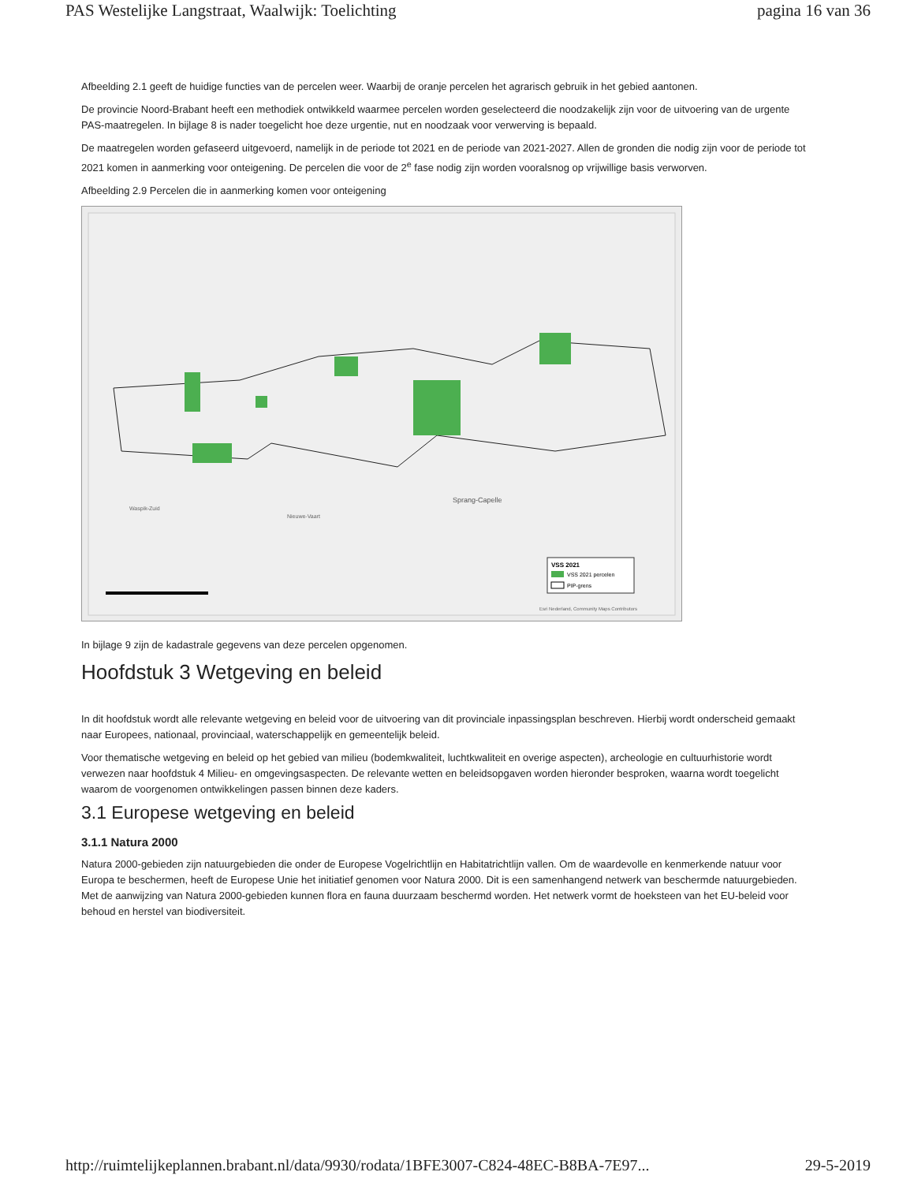PAS Westelijke Langstraat, Waalwijk: Toelichting pagina 16 van 36
Afbeelding 2.1 geeft de huidige functies van de percelen weer. Waarbij de oranje percelen het agrarisch gebruik in het gebied aantonen.
De provincie Noord-Brabant heeft een methodiek ontwikkeld waarmee percelen worden geselecteerd die noodzakelijk zijn voor de uitvoering van de urgente PAS-maatregelen. In bijlage 8 is nader toegelicht hoe deze urgentie, nut en noodzaak voor verwerving is bepaald.
De maatregelen worden gefaseerd uitgevoerd, namelijk in de periode tot 2021 en de periode van 2021-2027. Allen de gronden die nodig zijn voor de periode tot 2021 komen in aanmerking voor onteigening. De percelen die voor de 2<sup>e</sup> fase nodig zijn worden vooralsnog op vrijwillige basis verworven.
Afbeelding 2.9 Percelen die in aanmerking komen voor onteigening
Sprang-Capelle
Waspik-Zuid
Nieuwe-Vaart
VSS 2021
VSS 2021 percelen
PIP-grens
Esri Nederland, Community Maps Contributors
In bijlage 9 zijn de kadastrale gegevens van deze percelen opgenomen.
Hoofdstuk 3 Wetgeving en beleid
In dit hoofdstuk wordt alle relevante wetgeving en beleid voor de uitvoering van dit provinciale inpassingsplan beschreven. Hierbij wordt onderscheid gemaakt naar Europees, nationaal, provinciaal, waterschappelijk en gemeentelijk beleid.
Voor thematische wetgeving en beleid op het gebied van milieu (bodemkwaliteit, luchtkwaliteit en overige aspecten), archeologie en cultuurhistorie wordt verwezen naar hoofdstuk 4 Milieu- en omgevingsaspecten. De relevante wetten en beleidsopgaven worden hieronder besproken, waarna wordt toegelicht waarom de voorgenomen ontwikkelingen passen binnen deze kaders.
3.1 Europese wetgeving en beleid
3.1.1 Natura 2000
Natura 2000-gebieden zijn natuurgebieden die onder de Europese Vogelrichtlijn en Habitatrichtlijn vallen. Om de waardevolle en kenmerkende natuur voor Europa te beschermen, heeft de Europese Unie het initiatief genomen voor Natura 2000. Dit is een samenhangend netwerk van beschermde natuurgebieden. Met de aanwijzing van Natura 2000-gebieden kunnen flora en fauna duurzaam beschermd worden. Het netwerk vormt de hoeksteen van het EU-beleid voor behoud en herstel van biodiversiteit.
http://ruimtelijkeplannen.brabant.nl/data/9930/rodata/1BFE3007-C824-48EC-B8BA-7E97... 29-5-2019